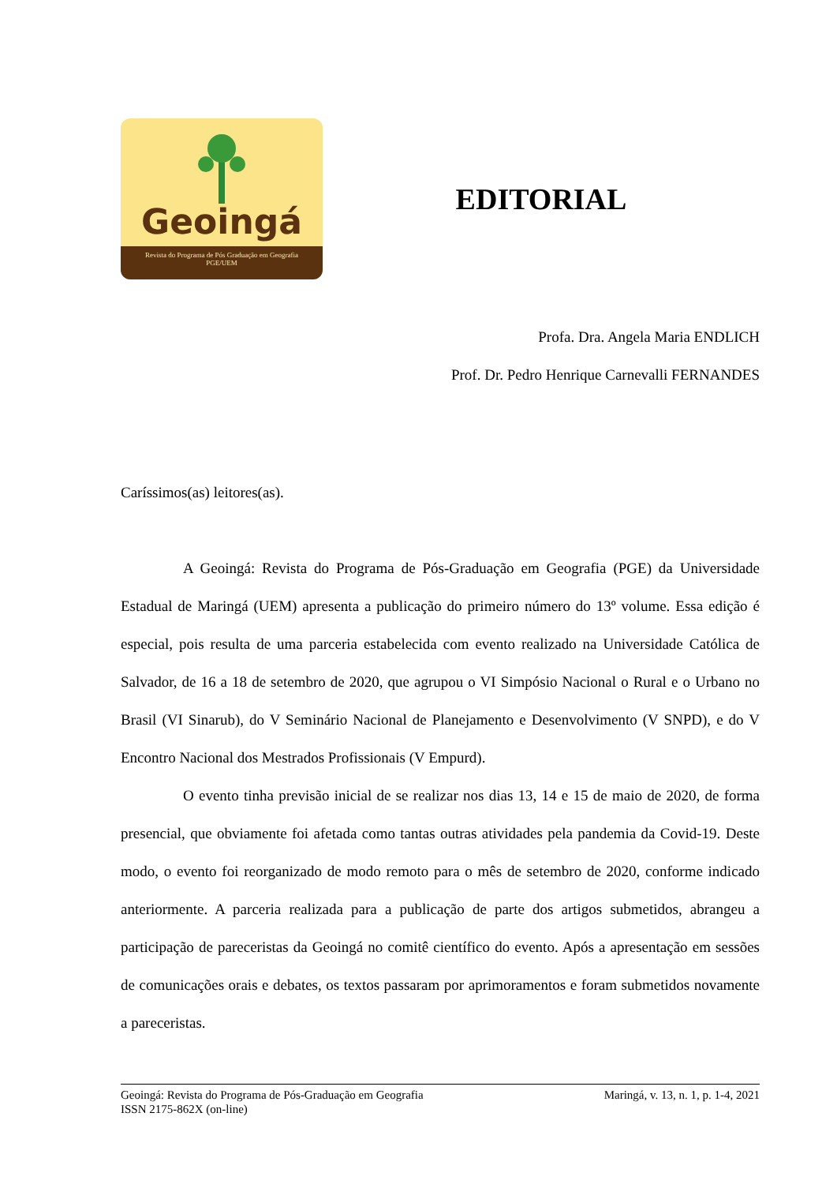Geoingá
Revista do Programa de Pós Graduação em Geografia
PGE/UEM
EDITORIAL
Profa. Dra. Angela Maria ENDLICH
Prof. Dr. Pedro Henrique Carnevalli FERNANDES
Caríssimos(as) leitores(as).
A Geoingá: Revista do Programa de Pós-Graduação em Geografia (PGE) da Universidade Estadual de Maringá (UEM) apresenta a publicação do primeiro número do 13º volume. Essa edição é especial, pois resulta de uma parceria estabelecida com evento realizado na Universidade Católica de Salvador, de 16 a 18 de setembro de 2020, que agrupou o VI Simpósio Nacional o Rural e o Urbano no Brasil (VI Sinarub), do V Seminário Nacional de Planejamento e Desenvolvimento (V SNPD), e do V Encontro Nacional dos Mestrados Profissionais (V Empurd).
O evento tinha previsão inicial de se realizar nos dias 13, 14 e 15 de maio de 2020, de forma presencial, que obviamente foi afetada como tantas outras atividades pela pandemia da Covid-19. Deste modo, o evento foi reorganizado de modo remoto para o mês de setembro de 2020, conforme indicado anteriormente. A parceria realizada para a publicação de parte dos artigos submetidos, abrangeu a participação de pareceristas da Geoingá no comitê científico do evento. Após a apresentação em sessões de comunicações orais e debates, os textos passaram por aprimoramentos e foram submetidos novamente a pareceristas.
Geoingá: Revista do Programa de Pós-Graduação em Geografia Maringá, v. 13, n. 1, p. 1-4, 2021
ISSN 2175-862X (on-line)